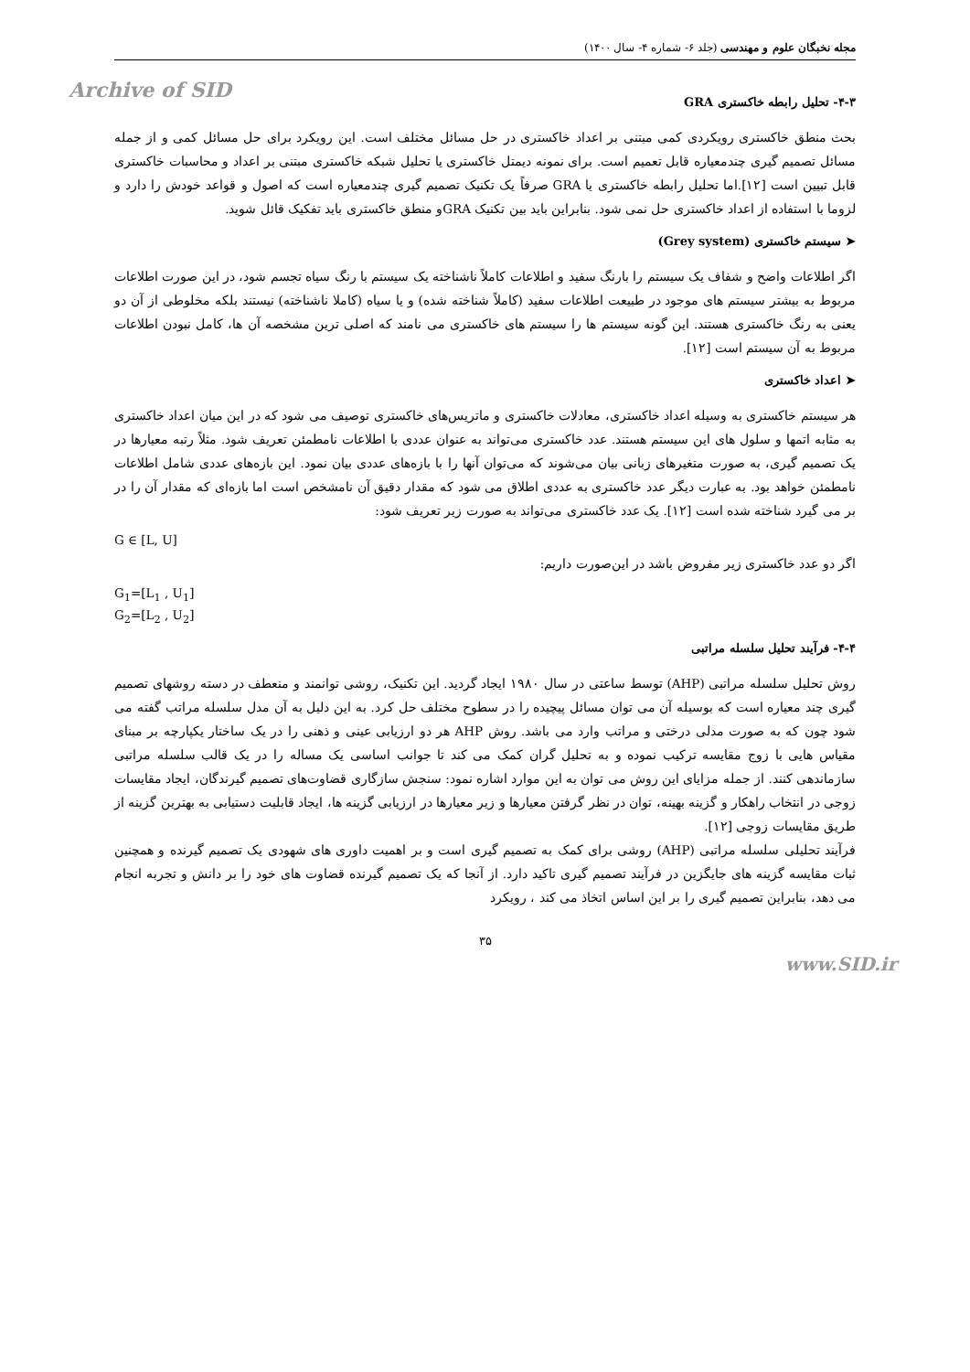مجله نخبگان علوم و مهندسی (جلد ۶- شماره ۴- سال ۱۴۰۰)
Archive of SID
۴-۳- تحلیل رابطه خاکستری GRA
بحث منطق خاکستری رویکردی کمی مبتنی بر اعداد خاکستری در حل مسائل مختلف است. این رویکرد برای حل مسائل کمی و از جمله مسائل تصمیم گیری چندمعیاره قابل تعمیم است. برای نمونه دیمتل خاکستری یا تحلیل شبکه خاکستری مبتنی بر اعداد و محاسبات خاکستری قابل تبیین است [۱۲].اما تحلیل رابطه خاکستری یا GRA صرفاً یک تکنیک تصمیم گیری چندمعیاره است که اصول و قواعد خودش را دارد و لزوما با استفاده از اعداد خاکستری حل نمی شود. بنابراین باید بین تکنیک GRAو منطق خاکستری باید تفکیک قائل شوید.
➤ سیستم خاکستری (Grey system)
اگر اطلاعات واضح و شفاف یک سیستم را بارنگ سفید و اطلاعات کاملاً ناشناخته یک سیستم با رنگ سیاه تجسم شود، در این صورت اطلاعات مربوط به بیشتر سیستم های موجود در طبیعت اطلاعات سفید (کاملاً شناخته شده) و یا سیاه (کاملا ناشناخته) نیستند بلکه مخلوطی از آن دو یعنی به رنگ خاکستری هستند. این گونه سیستم ها را سیستم های خاکستری می نامند که اصلی ترین مشخصه آن ها، کامل نبودن اطلاعات مربوط به آن سیستم است [۱۲].
➤ اعداد خاکستری
هر سیستم خاکستری به وسیله اعداد خاکستری، معادلات خاکستری و ماتریس‌های خاکستری توصیف می شود که در این میان اعداد خاکستری به مثابه اتمها و سلول های این سیستم هستند. عدد خاکستری می‌تواند به عنوان عددی با اطلاعات نامطمئن تعریف شود. مثلاً رتبه معیارها در یک تصمیم گیری، به صورت متغیرهای زبانی بیان می‌شوند که می‌توان آنها را با بازه‌های عددی بیان نمود. این بازه‌های عددی شامل اطلاعات نامطمئن خواهد بود. به عبارت دیگر عدد خاکستری به عددی اطلاق می شود که مقدار دقیق آن نامشخص است اما بازه‌ای که مقدار آن را در بر می گیرد شناخته شده است [۱۲]. یک عدد خاکستری می‌تواند به صورت زیر تعریف شود:
G ∈ [L, U]
اگر دو عدد خاکستری زیر مفروض باشد در این‌صورت داریم:
G<sub>1</sub>=[L<sub>1</sub> , U<sub>1</sub>]
G<sub>2</sub>=[L<sub>2</sub> , U<sub>2</sub>]
۴-۴- فرآیند تحلیل سلسله مراتبی
روش تحلیل سلسله مراتبی (AHP) توسط ساعتی در سال ۱۹۸۰ ایجاد گردید. این تکنیک، روشی توانمند و منعطف در دسته روشهای تصمیم گیری چند معیاره است که بوسیله آن می توان مسائل پیچیده را در سطوح مختلف حل کرد. به این دلیل به آن مدل سلسله مراتب گفته می شود چون که به صورت مدلی درختی و مراتب وارد می باشد. روش AHP هر دو ارزیابی عینی و ذهنی را در یک ساختار یکپارچه بر مبنای مقیاس هایی با زوج مقایسه ترکیب نموده و به تحلیل گران کمک می کند تا جوانب اساسی یک مساله را در یک قالب سلسله مراتبی سازماندهی کنند. از جمله مزایای این روش می توان به این موارد اشاره نمود: سنجش سازگاری قضاوت‌های تصمیم گیرندگان، ایجاد مقایسات زوجی در انتخاب راهکار و گزینه بهینه، توان در نظر گرفتن معیارها و زیر معیارها در ارزیابی گزینه ها، ایجاد قابلیت دستیابی به بهترین گزینه از طریق مقایسات زوجی [۱۲].
فرآیند تحلیلی سلسله مراتبی (AHP) روشی برای کمک به تصمیم گیری است و بر اهمیت داوری های شهودی یک تصمیم گیرنده و همچنین ثبات مقایسه گزینه های جایگزین در فرآیند تصمیم گیری تاکید دارد. از آنجا که یک تصمیم گیرنده قضاوت های خود را بر دانش و تجربه انجام می دهد، بنابراین تصمیم گیری را بر این اساس اتخاذ می کند ، رویکرد
۳۵
www.SID.ir